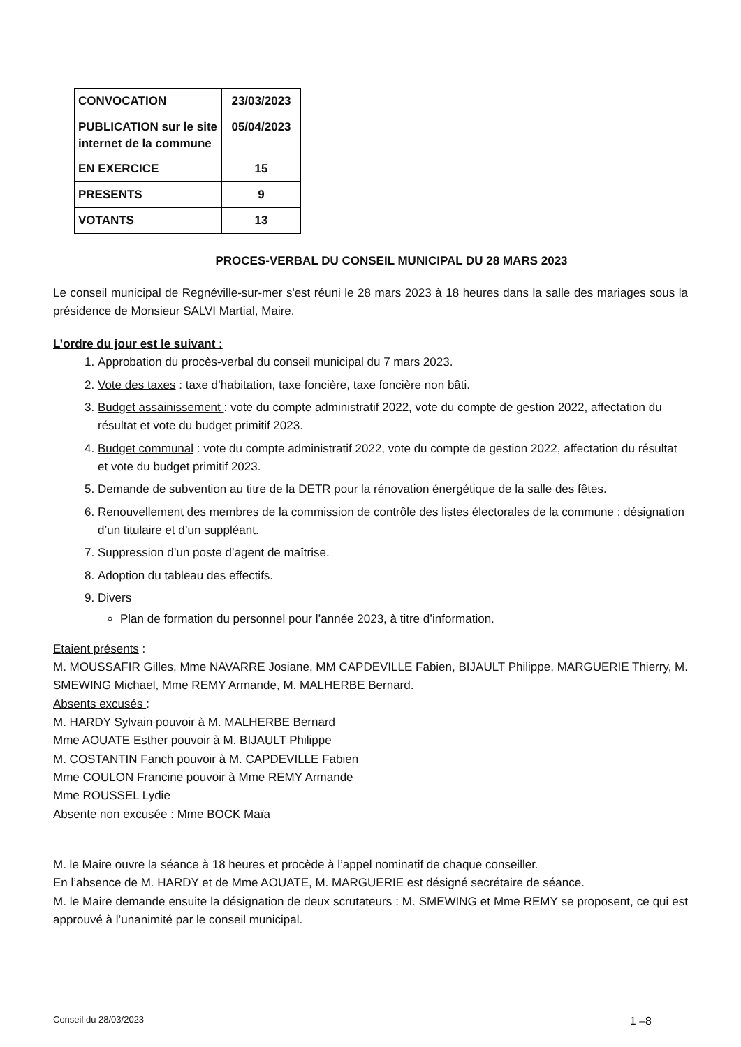| CONVOCATION | 23/03/2023 |
| PUBLICATION sur le site internet de la commune | 05/04/2023 |
| EN EXERCICE | 15 |
| PRESENTS | 9 |
| VOTANTS | 13 |
PROCES-VERBAL DU CONSEIL MUNICIPAL DU 28 MARS 2023
Le conseil municipal de Regnéville-sur-mer s'est réuni le 28 mars 2023 à 18 heures dans la salle des mariages sous la présidence de Monsieur SALVI Martial, Maire.
L’ordre du jour est le suivant :
1. Approbation du procès-verbal du conseil municipal du 7 mars 2023.
2. Vote des taxes : taxe d’habitation, taxe foncière, taxe foncière non bâti.
3. Budget assainissement : vote du compte administratif 2022, vote du compte de gestion 2022, affectation du résultat et vote du budget primitif 2023.
4. Budget communal : vote du compte administratif 2022, vote du compte de gestion 2022, affectation du résultat et vote du budget primitif 2023.
5. Demande de subvention au titre de la DETR pour la rénovation énergétique de la salle des fêtes.
6. Renouvellement des membres de la commission de contrôle des listes électorales de la commune : désignation d’un titulaire et d’un suppléant.
7. Suppression d’un poste d’agent de maîtrise.
8. Adoption du tableau des effectifs.
9. Divers
Plan de formation du personnel pour l’année 2023, à titre d’information.
Etaient présents :
M. MOUSSAFIR Gilles, Mme NAVARRE Josiane, MM CAPDEVILLE Fabien, BIJAULT Philippe, MARGUERIE Thierry, M. SMEWING Michael, Mme REMY Armande, M. MALHERBE Bernard.
Absents excusés :
M. HARDY Sylvain pouvoir à M. MALHERBE Bernard
Mme AOUATE Esther pouvoir à M. BIJAULT Philippe
M. COSTANTIN Fanch pouvoir à M. CAPDEVILLE Fabien
Mme COULON Francine pouvoir à Mme REMY Armande
Mme ROUSSEL Lydie
Absente non excusée : Mme BOCK Maïa
M. le Maire ouvre la séance à 18 heures et procède à l’appel nominatif de chaque conseiller.
En l’absence de M. HARDY et de Mme AOUATE, M. MARGUERIE est désigné secrétaire de séance.
M. le Maire demande ensuite la désignation de deux scrutateurs : M. SMEWING et Mme REMY se proposent, ce qui est approuvé à l’unanimité par le conseil municipal.
Conseil du 28/03/2023 1 –8